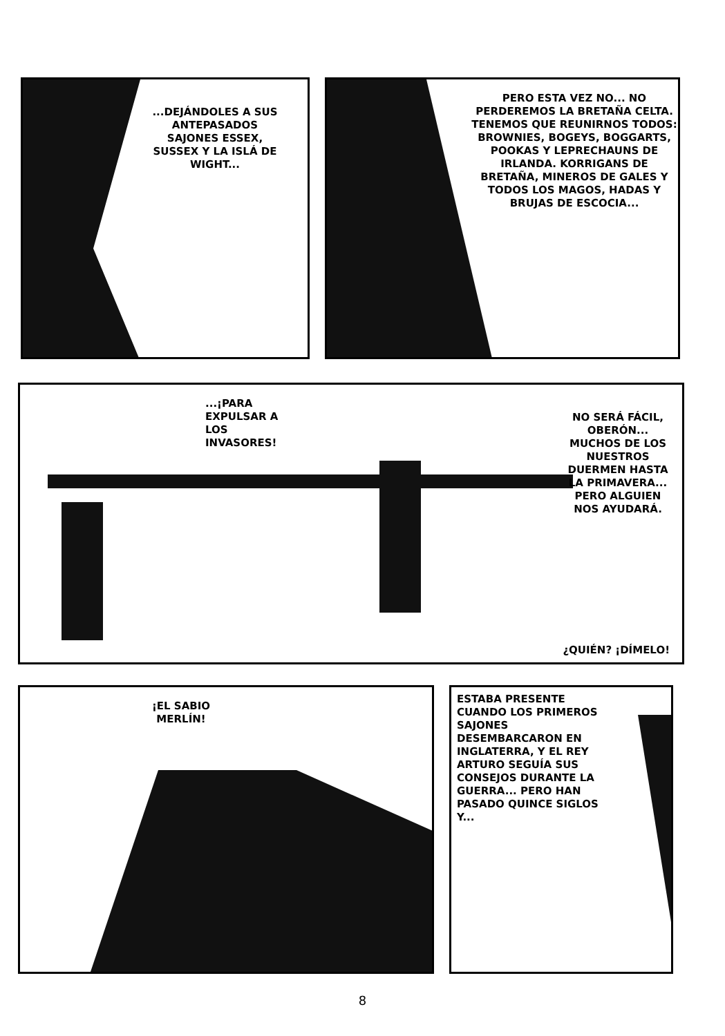...DEJÁNDOLES A SUS ANTEPASADOS SAJONES ESSEX, SUSSEX Y LA ISLÁ DE WIGHT...
PERO ESTA VEZ NO... NO PERDEREMOS LA BRETAÑA CELTA. TENEMOS QUE REUNIRNOS TODOS: BROWNIES, BOGEYS, BOGGARTS, POOKAS Y LEPRECHAUNS DE IRLANDA. KORRIGANS DE BRETAÑA, MINEROS DE GALES Y TODOS LOS MAGOS, HADAS Y BRUJAS DE ESCOCIA...
...¡PARA EXPULSAR A LOS INVASORES!
NO SERÁ FÁCIL, OBERÓN... MUCHOS DE LOS NUESTROS DUERMEN HASTA LA PRIMAVERA... PERO ALGUIEN NOS AYUDARÁ.
¿QUIÉN? ¡DÍMELO!
¡EL SABIO MERLÍN!
ESTABA PRESENTE CUANDO LOS PRIMEROS SAJONES DESEMBARCARON EN INGLATERRA, Y EL REY ARTURO SEGUÍA SUS CONSEJOS DURANTE LA GUERRA... PERO HAN PASADO QUINCE SIGLOS Y...
8